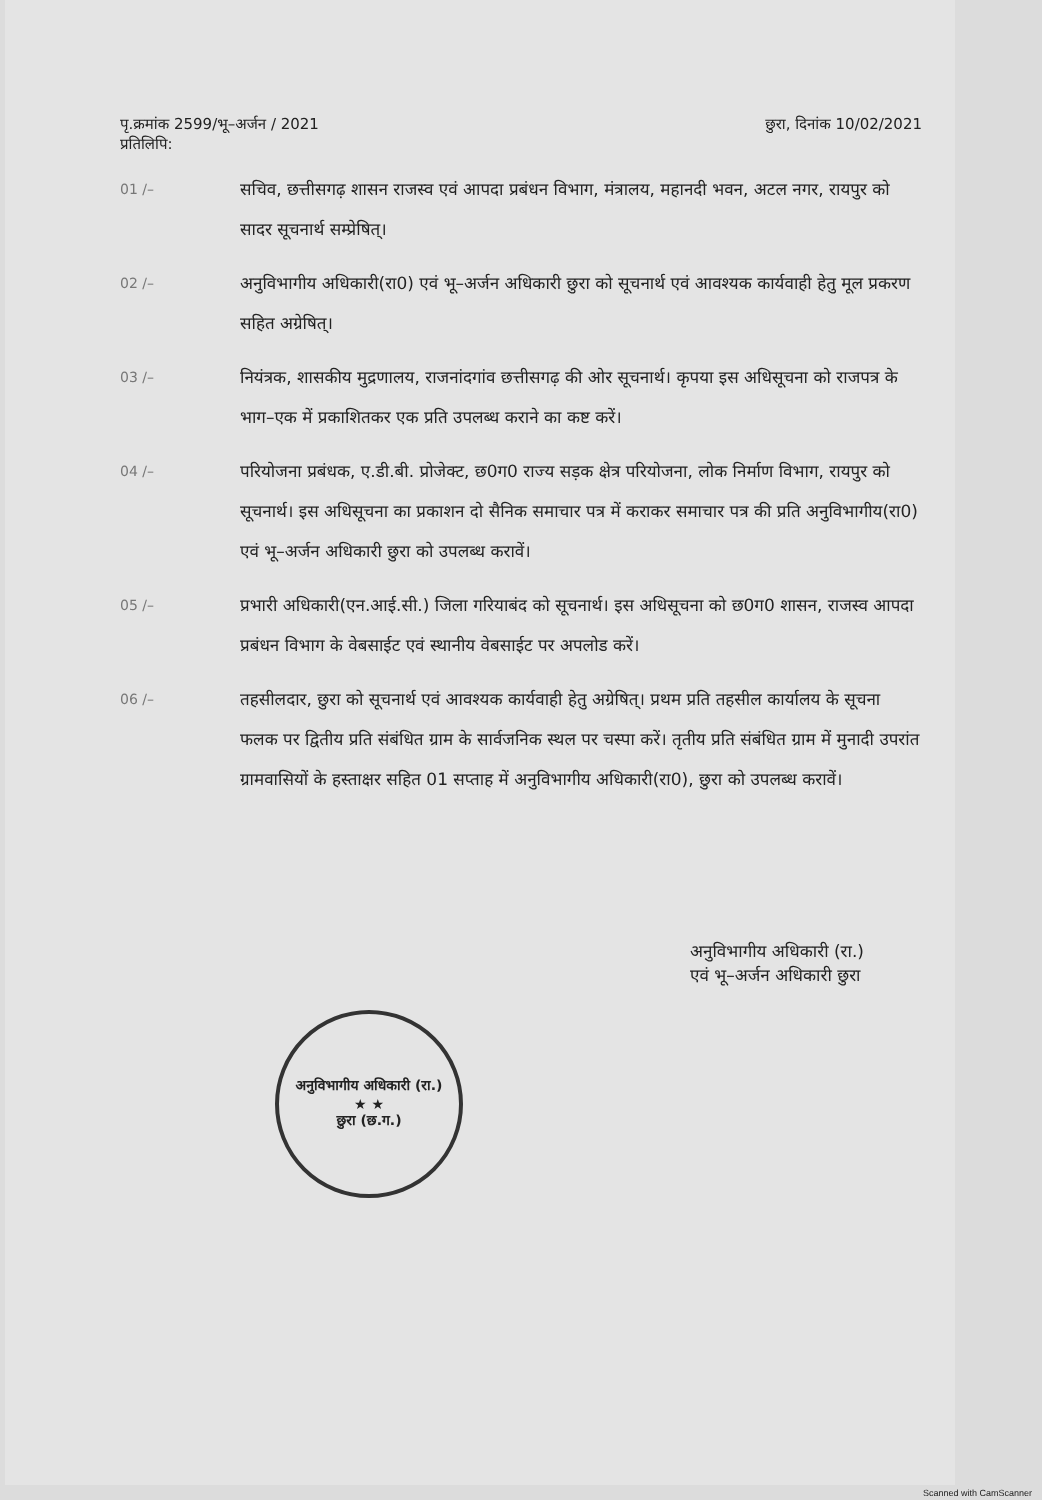पृ.क्रमांक 2599/भू–अर्जन / 2021
प्रतिलिपि: छुरा, दिनांक 10/02/2021
01 /–
सचिव, छत्तीसगढ़ शासन राजस्व एवं आपदा प्रबंधन विभाग, मंत्रालय, महानदी भवन, अटल नगर, रायपुर को सादर सूचनार्थ सम्प्रेषित्।
02 /–
अनुविभागीय अधिकारी(रा0) एवं भू–अर्जन अधिकारी छुरा को सूचनार्थ एवं आवश्यक कार्यवाही हेतु मूल प्रकरण सहित अग्रेषित्।
03 /–
नियंत्रक, शासकीय मुद्रणालय, राजनांदगांव छत्तीसगढ़ की ओर सूचनार्थ। कृपया इस अधिसूचना को राजपत्र के भाग–एक में प्रकाशितकर एक प्रति उपलब्ध कराने का कष्ट करें।
04 /–
परियोजना प्रबंधक, ए.डी.बी. प्रोजेक्ट, छ0ग0 राज्य सड़क क्षेत्र परियोजना, लोक निर्माण विभाग, रायपुर को सूचनार्थ। इस अधिसूचना का प्रकाशन दो सैनिक समाचार पत्र में कराकर समाचार पत्र की प्रति अनुविभागीय(रा0) एवं भू–अर्जन अधिकारी छुरा को उपलब्ध करावें।
05 /–
प्रभारी अधिकारी(एन.आई.सी.) जिला गरियाबंद को सूचनार्थ। इस अधिसूचना को छ0ग0 शासन, राजस्व आपदा प्रबंधन विभाग के वेबसाईट एवं स्थानीय वेबसाईट पर अपलोड करें।
06 /–
तहसीलदार, छुरा को सूचनार्थ एवं आवश्यक कार्यवाही हेतु अग्रेषित्। प्रथम प्रति तहसील कार्यालय के सूचना फलक पर द्वितीय प्रति संबंधित ग्राम के सार्वजनिक स्थल पर चस्पा करें। तृतीय प्रति संबंधित ग्राम में मुनादी उपरांत ग्रामवासियों के हस्ताक्षर सहित 01 सप्ताह में अनुविभागीय अधिकारी(रा0), छुरा को उपलब्ध करावें।
अनुविभागीय अधिकारी (रा.)
एवं भू–अर्जन अधिकारी छुरा
अनुविभागीय अधिकारी (रा.)
★ ★
छुरा (छ.ग.)
Scanned with CamScanner